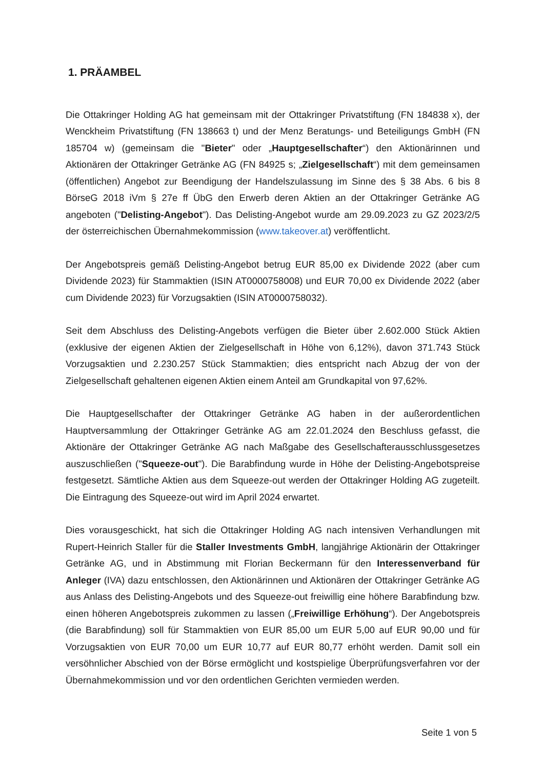1. PRÄAMBEL
Die Ottakringer Holding AG hat gemeinsam mit der Ottakringer Privatstiftung (FN 184838 x), der Wenckheim Privatstiftung (FN 138663 t) und der Menz Beratungs- und Beteiligungs GmbH (FN 185704 w) (gemeinsam die "Bieter" oder „Hauptgesellschafter“) den Aktionärinnen und Aktionären der Ottakringer Getränke AG (FN 84925 s; „Zielgesellschaft“) mit dem gemeinsamen (öffentlichen) Angebot zur Beendigung der Handelszulassung im Sinne des § 38 Abs. 6 bis 8 BörseG 2018 iVm § 27e ff ÜbG den Erwerb deren Aktien an der Ottakringer Getränke AG angeboten ("Delisting-Angebot"). Das Delisting-Angebot wurde am 29.09.2023 zu GZ 2023/2/5 der österreichischen Übernahmekommission (www.takeover.at) veröffentlicht.
Der Angebotspreis gemäß Delisting-Angebot betrug EUR 85,00 ex Dividende 2022 (aber cum Dividende 2023) für Stammaktien (ISIN AT0000758008) und EUR 70,00 ex Dividende 2022 (aber cum Dividende 2023) für Vorzugsaktien (ISIN AT0000758032).
Seit dem Abschluss des Delisting-Angebots verfügen die Bieter über 2.602.000 Stück Aktien (exklusive der eigenen Aktien der Zielgesellschaft in Höhe von 6,12%), davon 371.743 Stück Vorzugsaktien und 2.230.257 Stück Stammaktien; dies entspricht nach Abzug der von der Zielgesellschaft gehaltenen eigenen Aktien einem Anteil am Grundkapital von 97,62%.
Die Hauptgesellschafter der Ottakringer Getränke AG haben in der außerordentlichen Hauptversammlung der Ottakringer Getränke AG am 22.01.2024 den Beschluss gefasst, die Aktionäre der Ottakringer Getränke AG nach Maßgabe des Gesellschafterausschlussgesetzes auszuschließen ("Squeeze-out"). Die Barabfindung wurde in Höhe der Delisting-Angebotspreise festgesetzt. Sämtliche Aktien aus dem Squeeze-out werden der Ottakringer Holding AG zugeteilt. Die Eintragung des Squeeze-out wird im April 2024 erwartet.
Dies vorausgeschickt, hat sich die Ottakringer Holding AG nach intensiven Verhandlungen mit Rupert-Heinrich Staller für die Staller Investments GmbH, langjährige Aktionärin der Ottakringer Getränke AG, und in Abstimmung mit Florian Beckermann für den Interessenverband für Anleger (IVA) dazu entschlossen, den Aktionärinnen und Aktionären der Ottakringer Getränke AG aus Anlass des Delisting-Angebots und des Squeeze-out freiwillig eine höhere Barabfindung bzw. einen höheren Angebotspreis zukommen zu lassen („Freiwillige Erhöhung“). Der Angebotspreis (die Barabfindung) soll für Stammaktien von EUR 85,00 um EUR 5,00 auf EUR 90,00 und für Vorzugsaktien von EUR 70,00 um EUR 10,77 auf EUR 80,77 erhöht werden. Damit soll ein versöhnlicher Abschied von der Börse ermöglicht und kostspielige Überprüfungsverfahren vor der Übernahmekommission und vor den ordentlichen Gerichten vermieden werden.
Seite 1 von 5